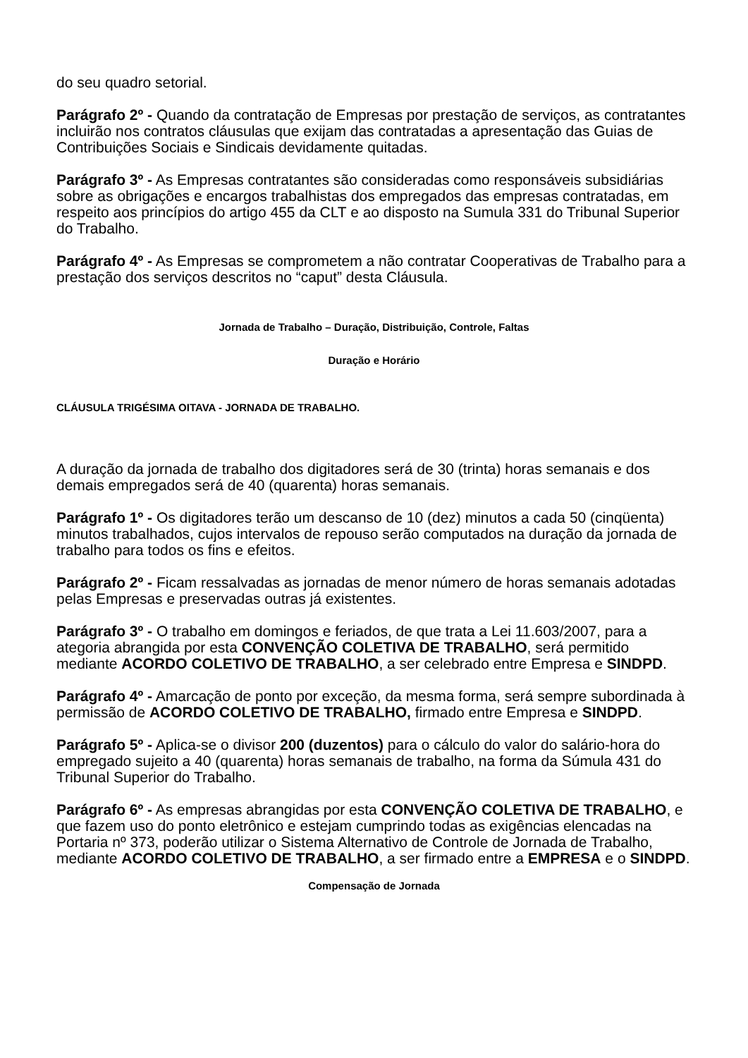do seu quadro setorial.
Parágrafo 2º - Quando da contratação de Empresas por prestação de serviços, as contratantes incluirão nos contratos cláusulas que exijam das contratadas a apresentação das Guias de Contribuições Sociais e Sindicais devidamente quitadas.
Parágrafo 3º - As Empresas contratantes são consideradas como responsáveis subsidiárias sobre as obrigações e encargos trabalhistas dos empregados das empresas contratadas, em respeito aos princípios do artigo 455 da CLT e ao disposto na Sumula 331 do Tribunal Superior do Trabalho.
Parágrafo 4º - As Empresas se comprometem a não contratar Cooperativas de Trabalho para a prestação dos serviços descritos no “caput” desta Cláusula.
Jornada de Trabalho – Duração, Distribuição, Controle, Faltas
Duração e Horário
CLÁUSULA TRIGÉSIMA OITAVA - JORNADA DE TRABALHO.
A duração da jornada de trabalho dos digitadores será de 30 (trinta) horas semanais e dos demais empregados será de 40 (quarenta) horas semanais.
Parágrafo 1º - Os digitadores terão um descanso de 10 (dez) minutos a cada 50 (cinqüenta) minutos trabalhados, cujos intervalos de repouso serão computados na duração da jornada de trabalho para todos os fins e efeitos.
Parágrafo 2º - Ficam ressalvadas as jornadas de menor número de horas semanais adotadas pelas Empresas e preservadas outras já existentes.
Parágrafo 3º - O trabalho em domingos e feriados, de que trata a Lei 11.603/2007, para a ategoria abrangida por esta CONVENÇÃO COLETIVA DE TRABALHO, será permitido mediante ACORDO COLETIVO DE TRABALHO, a ser celebrado entre Empresa e SINDPD.
Parágrafo 4º - Amarcação de ponto por exceção, da mesma forma, será sempre subordinada à permissão de ACORDO COLETIVO DE TRABALHO, firmado entre Empresa e SINDPD.
Parágrafo 5º - Aplica-se o divisor 200 (duzentos) para o cálculo do valor do salário-hora do empregado sujeito a 40 (quarenta) horas semanais de trabalho, na forma da Súmula 431 do Tribunal Superior do Trabalho.
Parágrafo 6º - As empresas abrangidas por esta CONVENÇÃO COLETIVA DE TRABALHO, e que fazem uso do ponto eletrônico e estejam cumprindo todas as exigências elencadas na Portaria nº 373, poderão utilizar o Sistema Alternativo de Controle de Jornada de Trabalho, mediante ACORDO COLETIVO DE TRABALHO, a ser firmado entre a EMPRESA e o SINDPD.
Compensação de Jornada